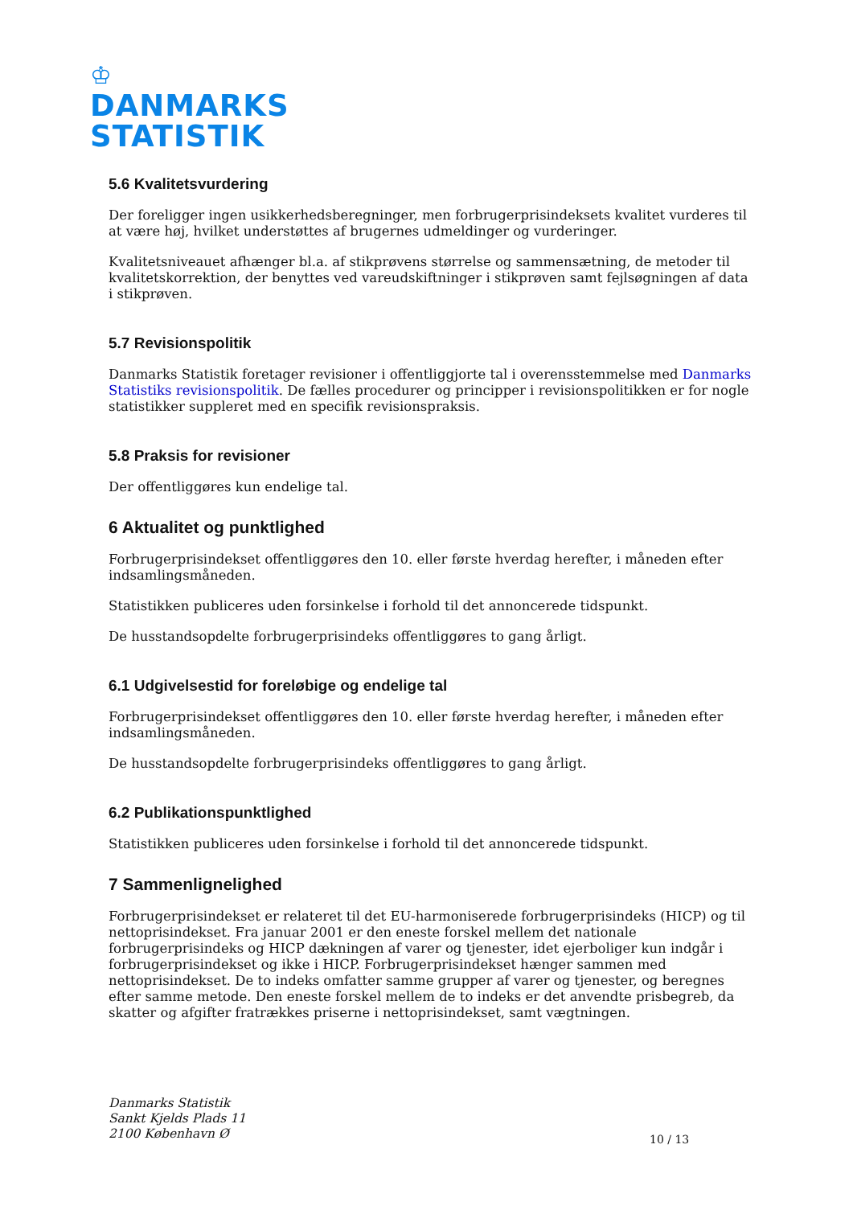♔
DANMARKS
STATISTIK
5.6 Kvalitetsvurdering
Der foreligger ingen usikkerhedsberegninger, men forbrugerprisindeksets kvalitet vurderes til at være høj, hvilket understøttes af brugernes udmeldinger og vurderinger.
Kvalitetsniveauet afhænger bl.a. af stikprøvens størrelse og sammensætning, de metoder til kvalitetskorrektion, der benyttes ved vareudskiftninger i stikprøven samt fejlsøgningen af data i stikprøven.
5.7 Revisionspolitik
Danmarks Statistik foretager revisioner i offentliggjorte tal i overensstemmelse med Danmarks Statistiks revisionspolitik. De fælles procedurer og principper i revisionspolitikken er for nogle statistikker suppleret med en specifik revisionspraksis.
5.8 Praksis for revisioner
Der offentliggøres kun endelige tal.
6 Aktualitet og punktlighed
Forbrugerprisindekset offentliggøres den 10. eller første hverdag herefter, i måneden efter indsamlingsmåneden.
Statistikken publiceres uden forsinkelse i forhold til det annoncerede tidspunkt.
De husstandsopdelte forbrugerprisindeks offentliggøres to gang årligt.
6.1 Udgivelsestid for foreløbige og endelige tal
Forbrugerprisindekset offentliggøres den 10. eller første hverdag herefter, i måneden efter indsamlingsmåneden.
De husstandsopdelte forbrugerprisindeks offentliggøres to gang årligt.
6.2 Publikationspunktlighed
Statistikken publiceres uden forsinkelse i forhold til det annoncerede tidspunkt.
7 Sammenlignelighed
Forbrugerprisindekset er relateret til det EU-harmoniserede forbrugerprisindeks (HICP) og til nettoprisindekset. Fra januar 2001 er den eneste forskel mellem det nationale forbrugerprisindeks og HICP dækningen af varer og tjenester, idet ejerboliger kun indgår i forbrugerprisindekset og ikke i HICP. Forbrugerprisindekset hænger sammen med nettoprisindekset. De to indeks omfatter samme grupper af varer og tjenester, og beregnes efter samme metode. Den eneste forskel mellem de to indeks er det anvendte prisbegreb, da skatter og afgifter fratrækkes priserne i nettoprisindekset, samt vægtningen.
Danmarks Statistik
Sankt Kjelds Plads 11
2100 København Ø
10 / 13